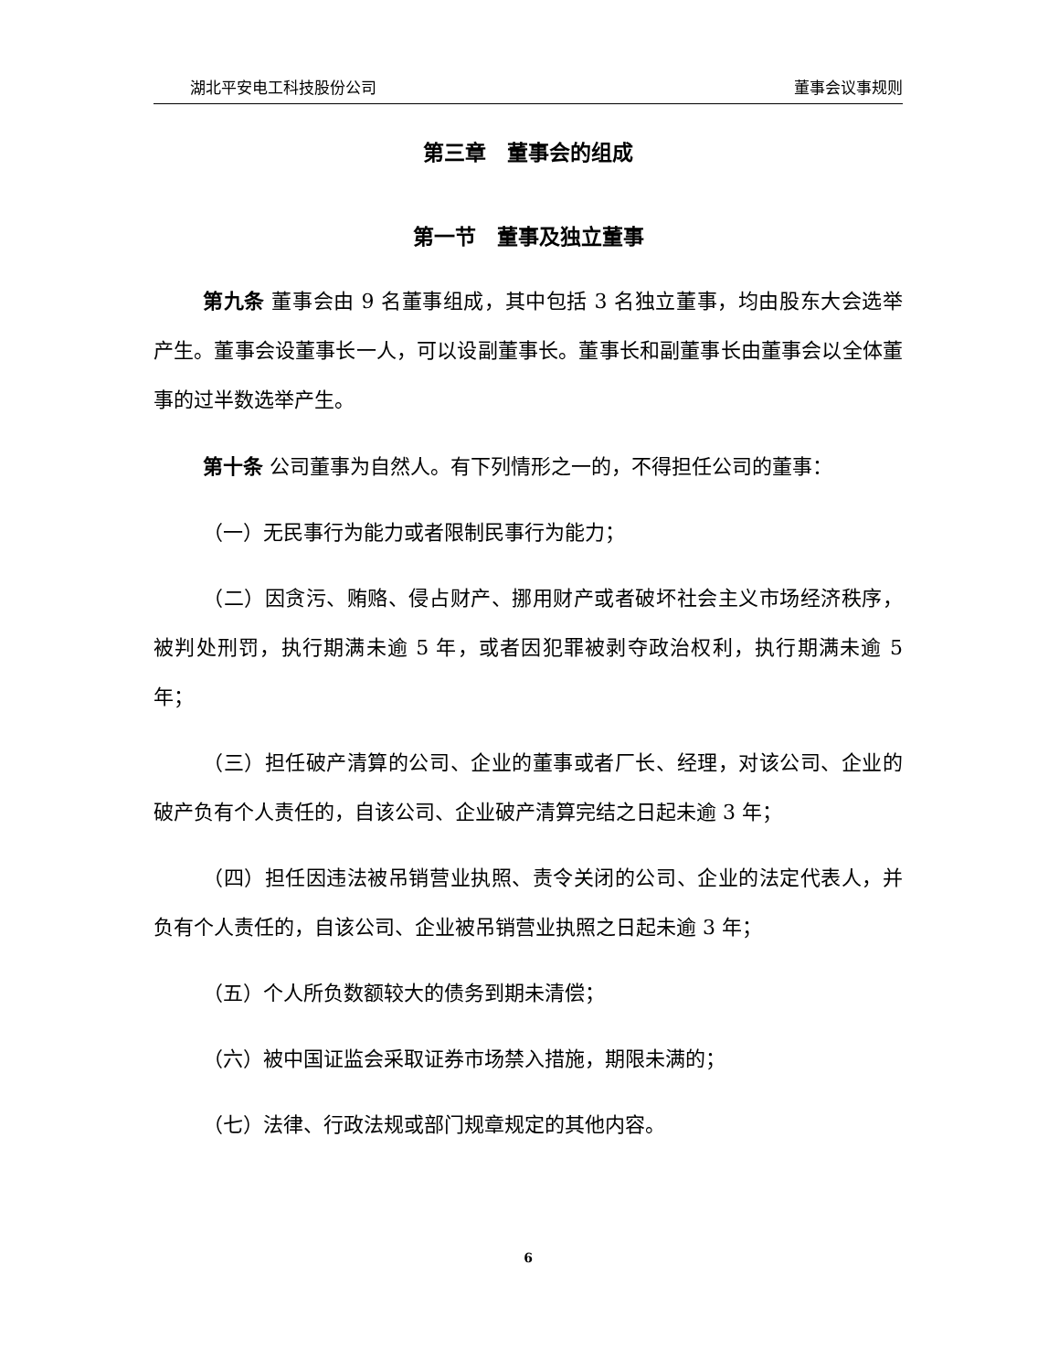湖北平安电工科技股份公司 董事会议事规则
第三章　董事会的组成
第一节　董事及独立董事
第九条 董事会由 9 名董事组成，其中包括 3 名独立董事，均由股东大会选举产生。董事会设董事长一人，可以设副董事长。董事长和副董事长由董事会以全体董事的过半数选举产生。
第十条 公司董事为自然人。有下列情形之一的，不得担任公司的董事：
（一）无民事行为能力或者限制民事行为能力；
（二）因贪污、贿赂、侵占财产、挪用财产或者破坏社会主义市场经济秩序，被判处刑罚，执行期满未逾 5 年，或者因犯罪被剥夺政治权利，执行期满未逾 5 年；
（三）担任破产清算的公司、企业的董事或者厂长、经理，对该公司、企业的破产负有个人责任的，自该公司、企业破产清算完结之日起未逾 3 年；
（四）担任因违法被吊销营业执照、责令关闭的公司、企业的法定代表人，并负有个人责任的，自该公司、企业被吊销营业执照之日起未逾 3 年；
（五）个人所负数额较大的债务到期未清偿；
（六）被中国证监会采取证券市场禁入措施，期限未满的；
（七）法律、行政法规或部门规章规定的其他内容。
6